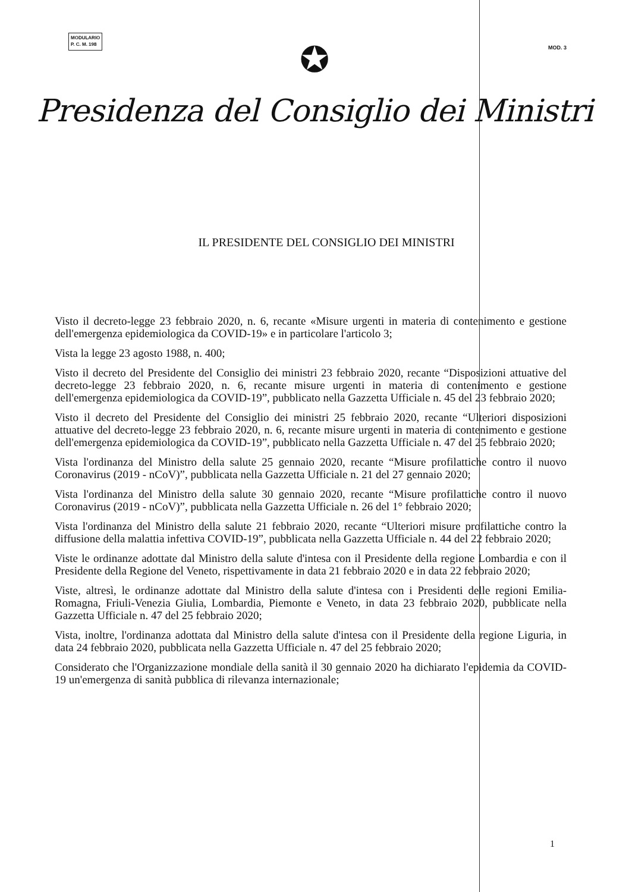MODULARIO
P. C. M. 198
MOD. 3
✪
Presidenza del Consiglio dei Ministri
IL PRESIDENTE DEL CONSIGLIO DEI MINISTRI
Visto il decreto-legge 23 febbraio 2020, n. 6, recante «Misure urgenti in materia di contenimento e gestione dell'emergenza epidemiologica da COVID-19» e in particolare l'articolo 3;
Vista la legge 23 agosto 1988, n. 400;
Visto il decreto del Presidente del Consiglio dei ministri 23 febbraio 2020, recante “Disposizioni attuative del decreto-legge 23 febbraio 2020, n. 6, recante misure urgenti in materia di contenimento e gestione dell'emergenza epidemiologica da COVID-19”, pubblicato nella Gazzetta Ufficiale n. 45 del 23 febbraio 2020;
Visto il decreto del Presidente del Consiglio dei ministri 25 febbraio 2020, recante “Ulteriori disposizioni attuative del decreto-legge 23 febbraio 2020, n. 6, recante misure urgenti in materia di contenimento e gestione dell'emergenza epidemiologica da COVID-19”, pubblicato nella Gazzetta Ufficiale n. 47 del 25 febbraio 2020;
Vista l'ordinanza del Ministro della salute 25 gennaio 2020, recante “Misure profilattiche contro il nuovo Coronavirus (2019 - nCoV)”, pubblicata nella Gazzetta Ufficiale n. 21 del 27 gennaio 2020;
Vista l'ordinanza del Ministro della salute 30 gennaio 2020, recante “Misure profilattiche contro il nuovo Coronavirus (2019 - nCoV)”, pubblicata nella Gazzetta Ufficiale n. 26 del 1° febbraio 2020;
Vista l'ordinanza del Ministro della salute 21 febbraio 2020, recante “Ulteriori misure profilattiche contro la diffusione della malattia infettiva COVID-19”, pubblicata nella Gazzetta Ufficiale n. 44 del 22 febbraio 2020;
Viste le ordinanze adottate dal Ministro della salute d'intesa con il Presidente della regione Lombardia e con il Presidente della Regione del Veneto, rispettivamente in data 21 febbraio 2020 e in data 22 febbraio 2020;
Viste, altresì, le ordinanze adottate dal Ministro della salute d'intesa con i Presidenti delle regioni Emilia-Romagna, Friuli-Venezia Giulia, Lombardia, Piemonte e Veneto, in data 23 febbraio 2020, pubblicate nella Gazzetta Ufficiale n. 47 del 25 febbraio 2020;
Vista, inoltre, l'ordinanza adottata dal Ministro della salute d'intesa con il Presidente della regione Liguria, in data 24 febbraio 2020, pubblicata nella Gazzetta Ufficiale n. 47 del 25 febbraio 2020;
Considerato che l'Organizzazione mondiale della sanità il 30 gennaio 2020 ha dichiarato l'epidemia da COVID-19 un'emergenza di sanità pubblica di rilevanza internazionale;
1